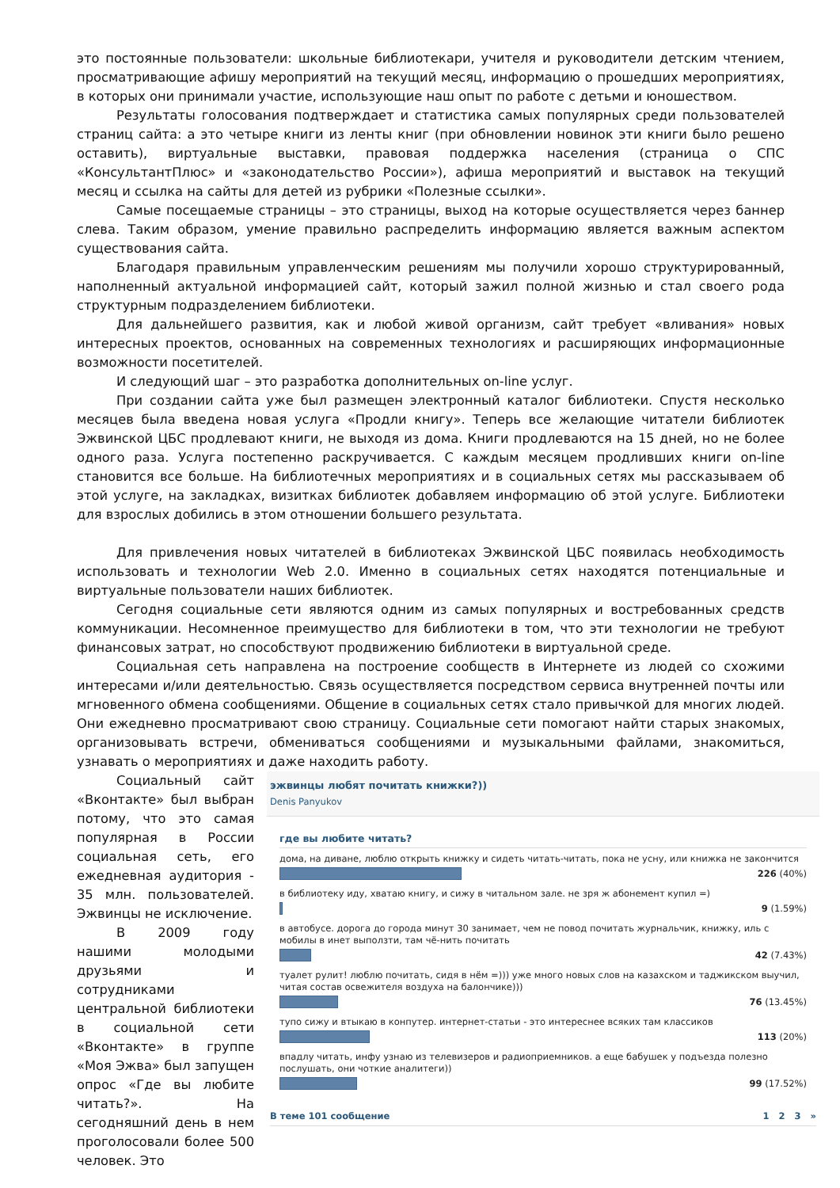это постоянные пользователи: школьные библиотекари, учителя и руководители детским чтением, просматривающие афишу мероприятий на текущий месяц, информацию о прошедших мероприятиях, в которых они принимали участие, использующие наш опыт по работе с детьми и юношеством.
Результаты голосования подтверждает и статистика самых популярных среди пользователей страниц сайта: а это четыре книги из ленты книг (при обновлении новинок эти книги было решено оставить), виртуальные выставки, правовая поддержка населения (страница о СПС «КонсультантПлюс» и «законодательство России»), афиша мероприятий и выставок на текущий месяц и ссылка на сайты для детей из рубрики «Полезные ссылки».
Самые посещаемые страницы – это страницы, выход на которые осуществляется через баннер слева. Таким образом, умение правильно распределить информацию является важным аспектом существования сайта.
Благодаря правильным управленческим решениям мы получили хорошо структурированный, наполненный актуальной информацией сайт, который зажил полной жизнью и стал своего рода структурным подразделением библиотеки.
Для дальнейшего развития, как и любой живой организм, сайт требует «вливания» новых интересных проектов, основанных на современных технологиях и расширяющих информационные возможности посетителей.
И следующий шаг – это разработка дополнительных on-line услуг.
При создании сайта уже был размещен электронный каталог библиотеки. Спустя несколько месяцев была введена новая услуга «Продли книгу». Теперь все желающие читатели библиотек Эжвинской ЦБС продлевают книги, не выходя из дома. Книги продлеваются на 15 дней, но не более одного раза. Услуга постепенно раскручивается. С каждым месяцем продливших книги on-line становится все больше. На библиотечных мероприятиях и в социальных сетях мы рассказываем об этой услуге, на закладках, визитках библиотек добавляем информацию об этой услуге. Библиотеки для взрослых добились в этом отношении большего результата.
Для привлечения новых читателей в библиотеках Эжвинской ЦБС появилась необходимость использовать и технологии Web 2.0. Именно в социальных сетях находятся потенциальные и виртуальные пользователи наших библиотек.
Сегодня социальные сети являются одним из самых популярных и востребованных средств коммуникации. Несомненное преимущество для библиотеки в том, что эти технологии не требуют финансовых затрат, но способствуют продвижению библиотеки в виртуальной среде.
Социальная сеть направлена на построение сообществ в Интернете из людей со схожими интересами и/или деятельностью. Связь осуществляется посредством сервиса внутренней почты или мгновенного обмена сообщениями. Общение в социальных сетях стало привычкой для многих людей. Они ежедневно просматривают свою страницу. Социальные сети помогают найти старых знакомых, организовывать встречи, обмениваться сообщениями и музыкальными файлами, знакомиться, узнавать о мероприятиях и даже находить работу.
Социальный сайт «Вконтакте» был выбран потому, что это самая популярная в России социальная сеть, его ежедневная аудитория - 35 млн. пользователей. Эжвинцы не исключение.
В 2009 году нашими молодыми друзьями и сотрудниками центральной библиотеки в социальной сети «Вконтакте» в группе «Моя Эжва» был запущен опрос «Где вы любите читать?». На сегодняшний день в нем проголосовали более 500 человек. Это
эжвинцы любят почитать книжки?))
Denis Panyukov
где вы любите читать?
дома, на диване, люблю открыть книжку и сидеть читать-читать, пока не усну, или книжка не закончится
226 (40%)
в библиотеку иду, хватаю книгу, и сижу в читальном зале. не зря ж абонемент купил =)
9 (1.59%)
в автобусе. дорога до города минут 30 занимает, чем не повод почитать журнальчик, книжку, иль с мобилы в инет выползти, там чё-нить почитать
42 (7.43%)
туалет рулит! люблю почитать, сидя в нём =))) уже много новых слов на казахском и таджикском выучил, читая состав освежителя воздуха на балончике)))
76 (13.45%)
тупо сижу и втыкаю в конпутер. интернет-статьи - это интереснее всяких там классиков
113 (20%)
впадлу читать, инфу узнаю из телевизеров и радиоприемников. а еще бабушек у подъезда полезно послушать, они чоткие аналитеги))
99 (17.52%)
В теме 101 сообщение 1 2 3 »